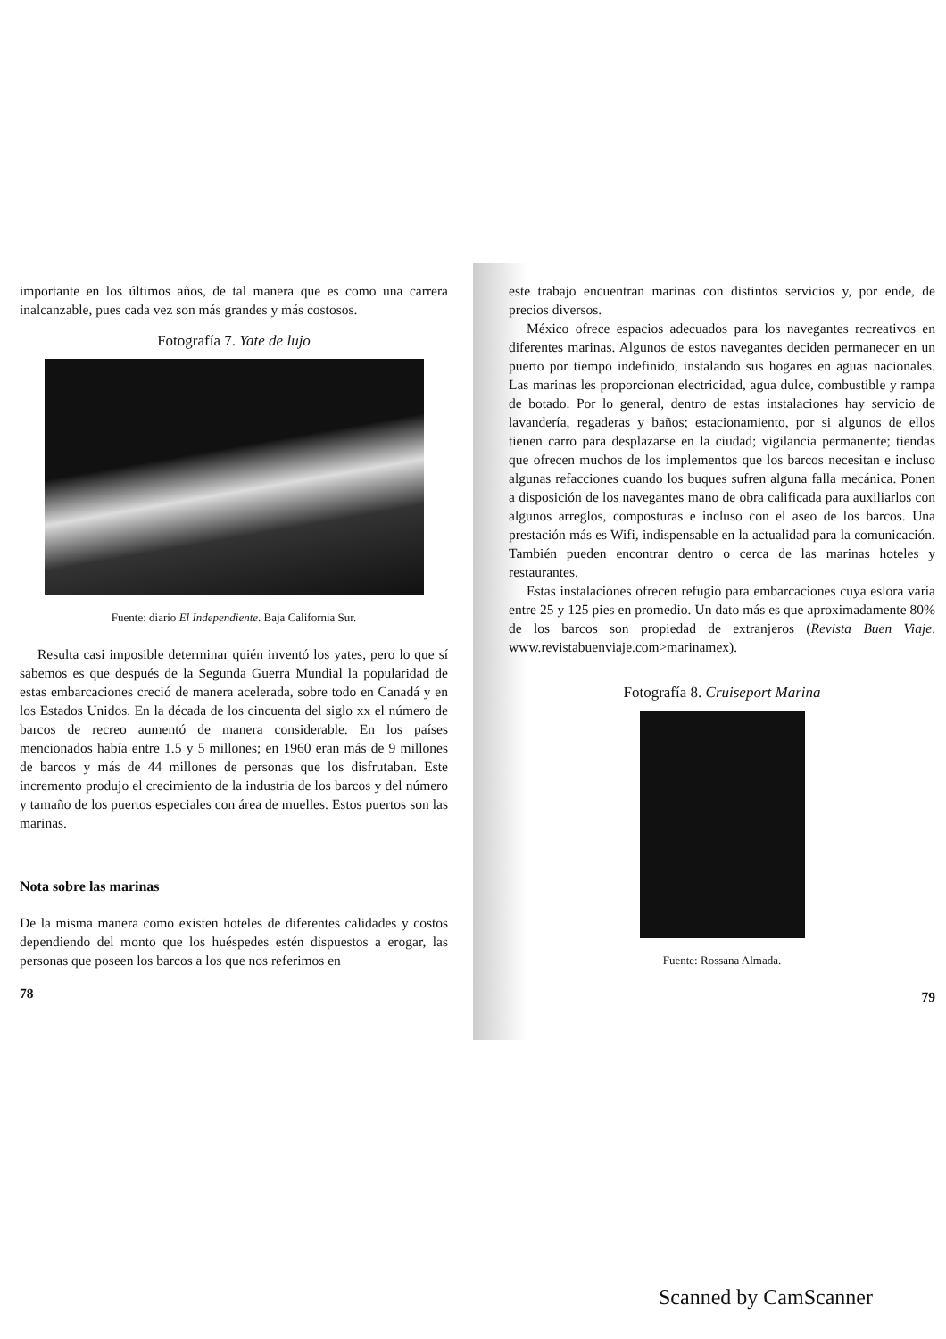importante en los últimos años, de tal manera que es como una carrera inalcanzable, pues cada vez son más grandes y más costosos.
Fotografía 7. Yate de lujo
Fuente: diario El Independiente. Baja California Sur.
Resulta casi imposible determinar quién inventó los yates, pero lo que sí sabemos es que después de la Segunda Guerra Mundial la popularidad de estas embarcaciones creció de manera acelerada, sobre todo en Canadá y en los Estados Unidos. En la década de los cincuenta del siglo xx el número de barcos de recreo aumentó de manera considerable. En los países mencionados había entre 1.5 y 5 millones; en 1960 eran más de 9 millones de barcos y más de 44 millones de personas que los disfrutaban. Este incremento produjo el crecimiento de la industria de los barcos y del número y tamaño de los puertos especiales con área de muelles. Estos puertos son las marinas.
Nota sobre las marinas
De la misma manera como existen hoteles de diferentes calidades y costos dependiendo del monto que los huéspedes estén dispuestos a erogar, las personas que poseen los barcos a los que nos referimos en
78
este trabajo encuentran marinas con distintos servicios y, por ende, de precios diversos.
México ofrece espacios adecuados para los navegantes recreativos en diferentes marinas. Algunos de estos navegantes deciden permanecer en un puerto por tiempo indefinido, instalando sus hogares en aguas nacionales. Las marinas les proporcionan electricidad, agua dulce, combustible y rampa de botado. Por lo general, dentro de estas instalaciones hay servicio de lavandería, regaderas y baños; estacionamiento, por si algunos de ellos tienen carro para desplazarse en la ciudad; vigilancia permanente; tiendas que ofrecen muchos de los implementos que los barcos necesitan e incluso algunas refacciones cuando los buques sufren alguna falla mecánica. Ponen a disposición de los navegantes mano de obra calificada para auxiliarlos con algunos arreglos, composturas e incluso con el aseo de los barcos. Una prestación más es Wifi, indispensable en la actualidad para la comunicación. También pueden encontrar dentro o cerca de las marinas hoteles y restaurantes.
Estas instalaciones ofrecen refugio para embarcaciones cuya eslora varía entre 25 y 125 pies en promedio. Un dato más es que aproximadamente 80% de los barcos son propiedad de extranjeros (Revista Buen Viaje. www.revistabuenviaje.com>marinamex).
Fotografía 8. Cruiseport Marina
Fuente: Rossana Almada.
79
Scanned by CamScanner